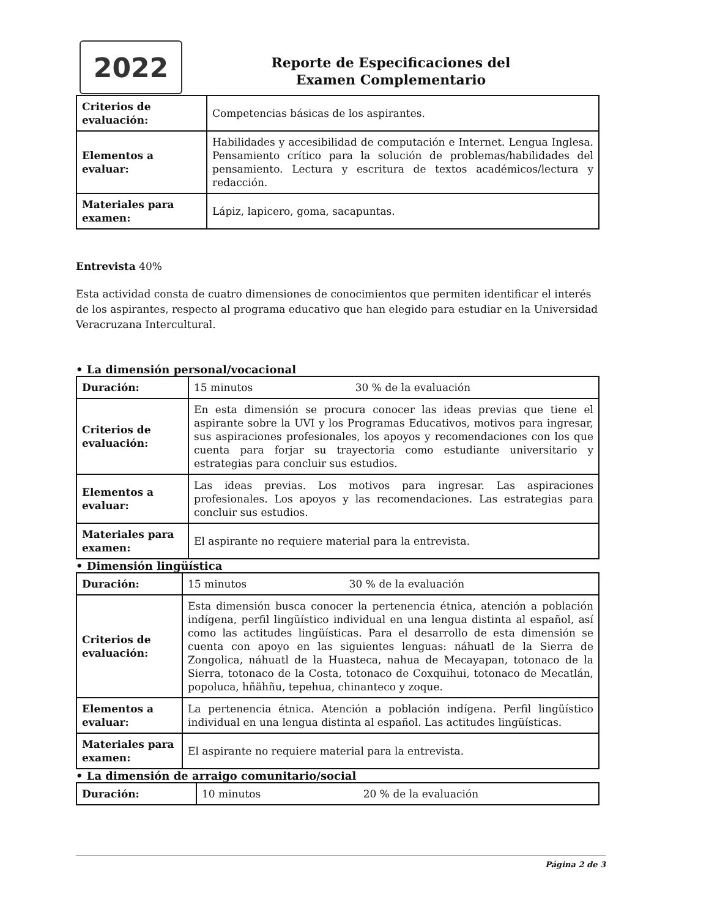2022
Reporte de Especificaciones del
Examen Complementario
| Criterios de evaluación: | Competencias básicas de los aspirantes. |
| Elementos a evaluar: | Habilidades y accesibilidad de computación e Internet. Lengua Inglesa. Pensamiento crítico para la solución de problemas/habilidades del pensamiento. Lectura y escritura de textos académicos/lectura y redacción. |
| Materiales para examen: | Lápiz, lapicero, goma, sacapuntas. |
Entrevista 40%
Esta actividad consta de cuatro dimensiones de conocimientos que permiten identificar el interés de los aspirantes, respecto al programa educativo que han elegido para estudiar en la Universidad Veracruzana Intercultural.
• La dimensión personal/vocacional
| Duración: | 15 minutos 30 % de la evaluación |
| Criterios de evaluación: | En esta dimensión se procura conocer las ideas previas que tiene el aspirante sobre la UVI y los Programas Educativos, motivos para ingresar, sus aspiraciones profesionales, los apoyos y recomendaciones con los que cuenta para forjar su trayectoria como estudiante universitario y estrategias para concluir sus estudios. |
| Elementos a evaluar: | Las ideas previas. Los motivos para ingresar. Las aspiraciones profesionales. Los apoyos y las recomendaciones. Las estrategias para concluir sus estudios. |
| Materiales para examen: | El aspirante no requiere material para la entrevista. |
• Dimensión lingüística
| Duración: | 15 minutos 30 % de la evaluación |
| Criterios de evaluación: | Esta dimensión busca conocer la pertenencia étnica, atención a población indígena, perfil lingüístico individual en una lengua distinta al español, así como las actitudes lingüísticas. Para el desarrollo de esta dimensión se cuenta con apoyo en las siguientes lenguas: náhuatl de la Sierra de Zongolica, náhuatl de la Huasteca, nahua de Mecayapan, totonaco de la Sierra, totonaco de la Costa, totonaco de Coxquihui, totonaco de Mecatlán, popoluca, hñähñu, tepehua, chinanteco y zoque. |
| Elementos a evaluar: | La pertenencia étnica. Atención a población indígena. Perfil lingüístico individual en una lengua distinta al español. Las actitudes lingüísticas. |
| Materiales para examen: | El aspirante no requiere material para la entrevista. |
• La dimensión de arraigo comunitario/social
| Duración: | 10 minutos 20 % de la evaluación |
Página 2 de 3